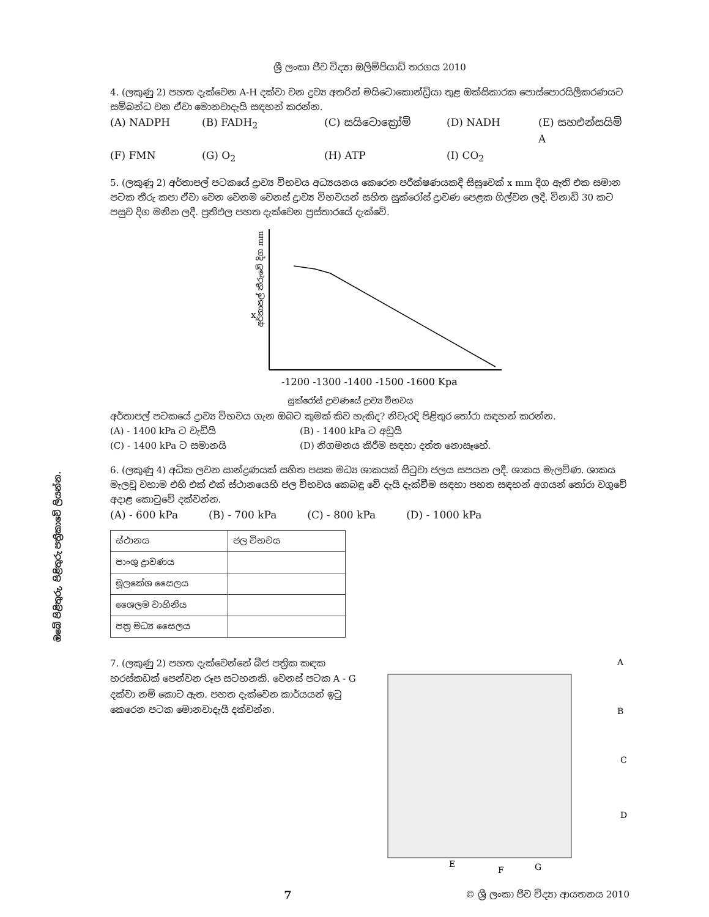ඔබේ පිළිතුරු, පිළිතුරු පත්‍රිකාවේ ලියන්න.
ශ්‍රී ලංකා ජීව විද්‍යා ඔලිම්පියාඩ් තරගය 2010
4. (ලකුණු 2) පහත දැක්වෙන A-H දක්වා වන ද්‍රව්‍ය අතරින් මයිටොකොන්ඩ්‍රියා තුළ ඔක්සිකාරක පොස්පොරයිලීකරණයට සම්බන්ධ වන ඒවා මොනවාදැයි සඳහන් කරන්න.
(A) NADPH (B) FADH<sub>2</sub> (C) සයිටොක්‍රෝම් (D) NADH (E) සහඑන්සයිම් A (F) FMN (G) O<sub>2</sub> (H) ATP (I) CO<sub>2</sub>
5. (ලකුණු 2) අර්තාපල් පටකයේ ද්‍රාව්‍ය විභවය අධ්‍යයනය කෙරෙන පරීක්ෂණයකදී සිසුවෙක් x mm දිග ඇති එක සමාන පටක තීරු කපා ඒවා වෙන වෙනම වෙනස් ද්‍රාව්‍ය විභවයන් සහිත සුක්රෝස් ද්‍රාවණ පෙළක ගිල්වන ලදී. විනාඩි 30 කට පසුව දිග මනින ලදී. ප්‍රතිඵල පහත දැක්වෙන ප්‍රස්තාරයේ දැක්වේ.
x
අර්තාපල් තීරුවේ දිග mm
-1200 -1300 -1400 -1500 -1600 Kpa
සුක්රෝස් ද්‍රාවණයේ ද්‍රාව්‍ය විභවය
අර්තාපල් පටකයේ ද්‍රාව්‍ය විභවය ගැන ඔබට කුමක් කිව හැකිද? නිවැරදි පිළිතුර තෝරා සඳහන් කරන්න.
(A) - 1400 kPa ට වැඩියි (B) - 1400 kPa ට අඩුයි
(C) - 1400 kPa ට සමානයි (D) නිගමනය කිරීම සඳහා දත්ත නොසෑහේ.
6. (ලකුණු 4) අධික ලවන සාන්ද්‍රණයක් සහිත පසක මධ්‍ය ශාකයක් සිටුවා ජලය සපයන ලදී. ශාකය මැලවිණ. ශාකය මැලවූ වහාම එහි එක් එක් ස්ථානයෙහි ජල විභවය කෙබඳු වේ දැයි දැක්වීම සඳහා පහත සඳහන් අගයන් තෝරා වගුවේ අදාළ කොටුවේ දක්වන්න.
(A) - 600 kPa (B) - 700 kPa (C) - 800 kPa (D) - 1000 kPa
| ස්ථානය | ජල විභවය |
| පාංශු ද්‍රාවණය | |
| මූලකේශ සෛලය | |
| ශෛලම වාහිනිය | |
| පත්‍ර මධ්‍ය සෛලය | |
7. (ලකුණු 2) පහත දැක්වෙන්නේ බීජ පත්‍රික කඳක හරස්කඩක් පෙන්වන රූප සටහනකි. වෙනස් පටක A - G දක්වා නම් කොට ඇත. පහත දැක්වෙන කාර්යයන් ඉටු කෙරෙන පටක මොනවාදැයි දක්වන්න.
A
B
C
D
E
F
G
7 © ශ්‍රී ලංකා ජීව විද්‍යා ආයතනය 2010